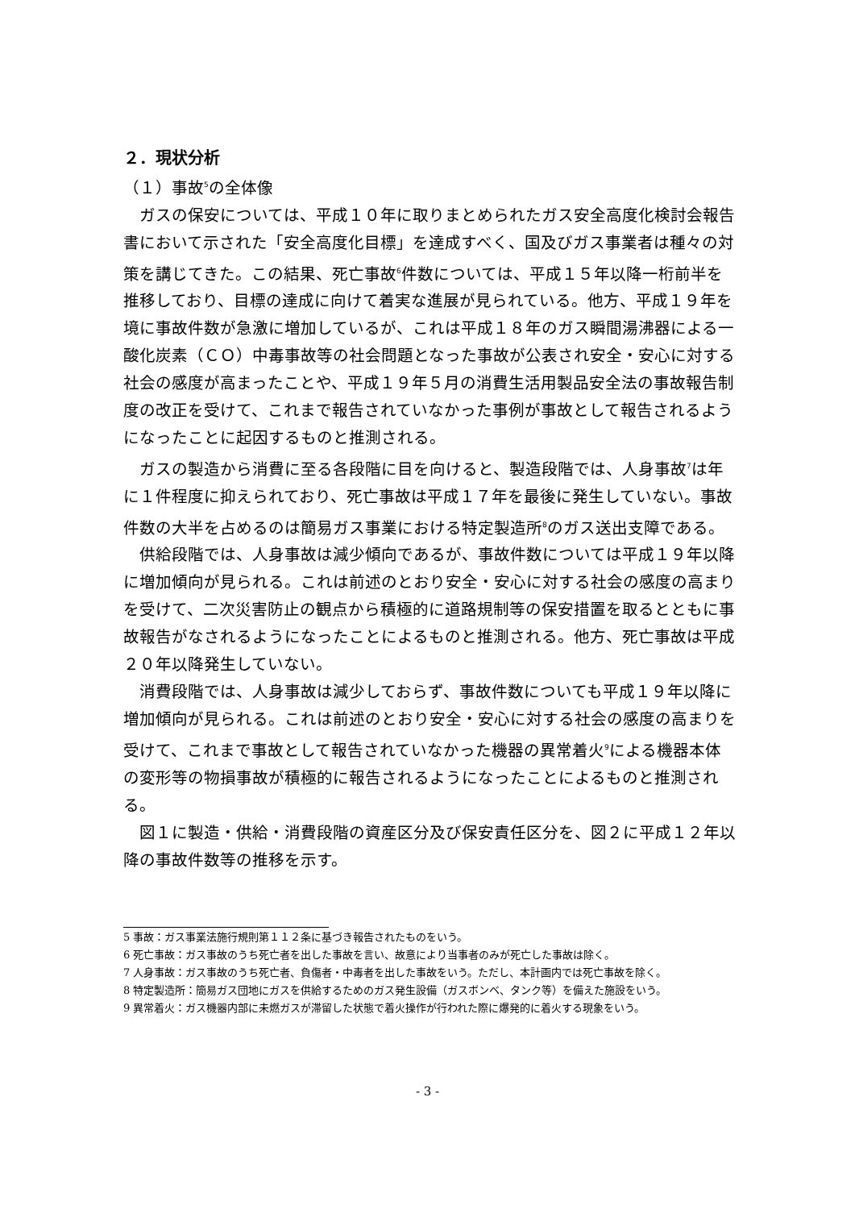２．現状分析
（１）事故<sup>5</sup>の全体像
ガスの保安については、平成１０年に取りまとめられたガス安全高度化検討会報告書において示された「安全高度化目標」を達成すべく、国及びガス事業者は種々の対策を講じてきた。この結果、死亡事故<sup>6</sup>件数については、平成１５年以降一桁前半を推移しており、目標の達成に向けて着実な進展が見られている。他方、平成１９年を境に事故件数が急激に増加しているが、これは平成１８年のガス瞬間湯沸器による一酸化炭素（ＣＯ）中毒事故等の社会問題となった事故が公表され安全・安心に対する社会の感度が高まったことや、平成１９年５月の消費生活用製品安全法の事故報告制度の改正を受けて、これまで報告されていなかった事例が事故として報告されるようになったことに起因するものと推測される。
ガスの製造から消費に至る各段階に目を向けると、製造段階では、人身事故<sup>7</sup>は年に１件程度に抑えられており、死亡事故は平成１７年を最後に発生していない。事故件数の大半を占めるのは簡易ガス事業における特定製造所<sup>8</sup>のガス送出支障である。
供給段階では、人身事故は減少傾向であるが、事故件数については平成１９年以降に増加傾向が見られる。これは前述のとおり安全・安心に対する社会の感度の高まりを受けて、二次災害防止の観点から積極的に道路規制等の保安措置を取るとともに事故報告がなされるようになったことによるものと推測される。他方、死亡事故は平成２０年以降発生していない。
消費段階では、人身事故は減少しておらず、事故件数についても平成１９年以降に増加傾向が見られる。これは前述のとおり安全・安心に対する社会の感度の高まりを受けて、これまで事故として報告されていなかった機器の異常着火<sup>9</sup>による機器本体の変形等の物損事故が積極的に報告されるようになったことによるものと推測される。
図１に製造・供給・消費段階の資産区分及び保安責任区分を、図２に平成１２年以降の事故件数等の推移を示す。
5 事故：ガス事業法施行規則第１１２条に基づき報告されたものをいう。
6 死亡事故：ガス事故のうち死亡者を出した事故を言い、故意により当事者のみが死亡した事故は除く。
7 人身事故：ガス事故のうち死亡者、負傷者・中毒者を出した事故をいう。ただし、本計画内では死亡事故を除く。
8 特定製造所：簡易ガス団地にガスを供給するためのガス発生設備（ガスボンベ、タンク等）を備えた施設をいう。
9 異常着火：ガス機器内部に未燃ガスが滞留した状態で着火操作が行われた際に爆発的に着火する現象をいう。
- 3 -